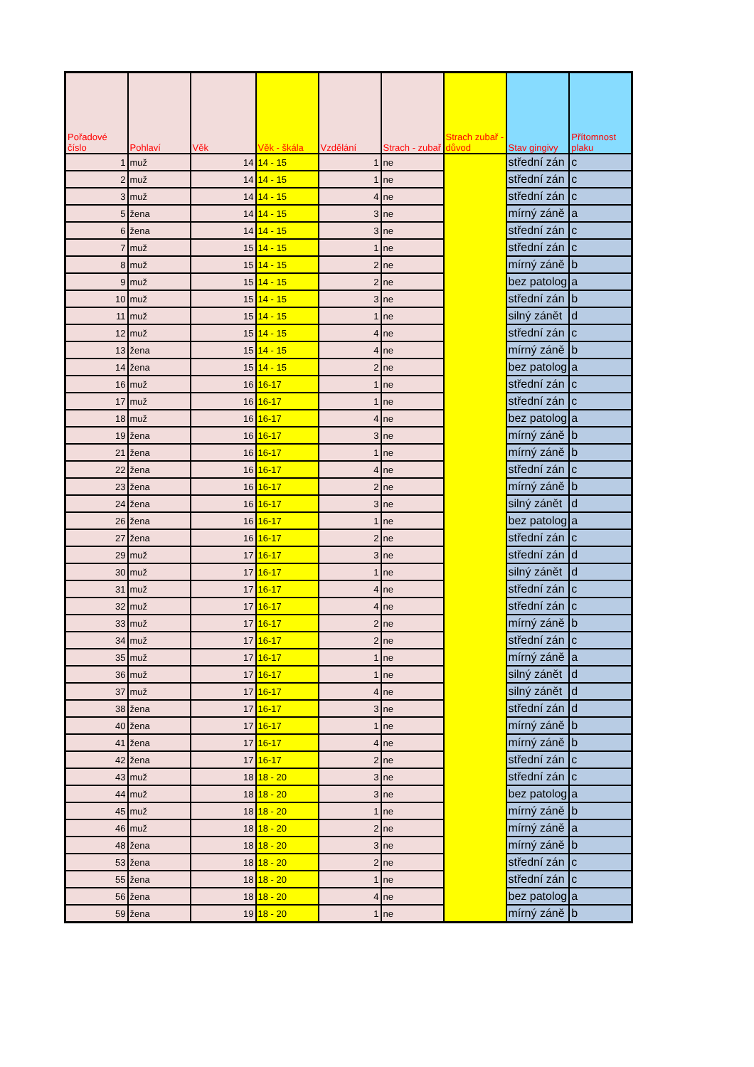| Pořadové číslo | Pohlaví | Věk | Věk - škála | Vzdělání | Strach - zubař | Strach zubař - důvod | Stav gingivy | Přítomnost plaku |
| --- | --- | --- | --- | --- | --- | --- | --- | --- |
| 1 | muž | 14 | 14 - 15 | 1 | ne | | střední zán | c |
| 2 | muž | 14 | 14 - 15 | 1 | ne | | střední zán | c |
| 3 | muž | 14 | 14 - 15 | 4 | ne | | střední zán | c |
| 5 | žena | 14 | 14 - 15 | 3 | ne | | mírný záně | a |
| 6 | žena | 14 | 14 - 15 | 3 | ne | | střední zán | c |
| 7 | muž | 15 | 14 - 15 | 1 | ne | | střední zán | c |
| 8 | muž | 15 | 14 - 15 | 2 | ne | | mírný záně | b |
| 9 | muž | 15 | 14 - 15 | 2 | ne | | bez patolog | a |
| 10 | muž | 15 | 14 - 15 | 3 | ne | | střední zán | b |
| 11 | muž | 15 | 14 - 15 | 1 | ne | | silný zánět | d |
| 12 | muž | 15 | 14 - 15 | 4 | ne | | střední zán | c |
| 13 | žena | 15 | 14 - 15 | 4 | ne | | mírný záně | b |
| 14 | žena | 15 | 14 - 15 | 2 | ne | | bez patolog | a |
| 16 | muž | 16 | 16-17 | 1 | ne | | střední zán | c |
| 17 | muž | 16 | 16-17 | 1 | ne | | střední zán | c |
| 18 | muž | 16 | 16-17 | 4 | ne | | bez patolog | a |
| 19 | žena | 16 | 16-17 | 3 | ne | | mírný záně | b |
| 21 | žena | 16 | 16-17 | 1 | ne | | mírný záně | b |
| 22 | žena | 16 | 16-17 | 4 | ne | | střední zán | c |
| 23 | žena | 16 | 16-17 | 2 | ne | | mírný záně | b |
| 24 | žena | 16 | 16-17 | 3 | ne | | silný zánět | d |
| 26 | žena | 16 | 16-17 | 1 | ne | | bez patolog | a |
| 27 | žena | 16 | 16-17 | 2 | ne | | střední zán | c |
| 29 | muž | 17 | 16-17 | 3 | ne | | střední zán | d |
| 30 | muž | 17 | 16-17 | 1 | ne | | silný zánět | d |
| 31 | muž | 17 | 16-17 | 4 | ne | | střední zán | c |
| 32 | muž | 17 | 16-17 | 4 | ne | | střední zán | c |
| 33 | muž | 17 | 16-17 | 2 | ne | | mírný záně | b |
| 34 | muž | 17 | 16-17 | 2 | ne | | střední zán | c |
| 35 | muž | 17 | 16-17 | 1 | ne | | mírný záně | a |
| 36 | muž | 17 | 16-17 | 1 | ne | | silný zánět | d |
| 37 | muž | 17 | 16-17 | 4 | ne | | silný zánět | d |
| 38 | žena | 17 | 16-17 | 3 | ne | | střední zán | d |
| 40 | žena | 17 | 16-17 | 1 | ne | | mírný záně | b |
| 41 | žena | 17 | 16-17 | 4 | ne | | mírný záně | b |
| 42 | žena | 17 | 16-17 | 2 | ne | | střední zán | c |
| 43 | muž | 18 | 18 - 20 | 3 | ne | | střední zán | c |
| 44 | muž | 18 | 18 - 20 | 3 | ne | | bez patolog | a |
| 45 | muž | 18 | 18 - 20 | 1 | ne | | mírný záně | b |
| 46 | muž | 18 | 18 - 20 | 2 | ne | | mírný záně | a |
| 48 | žena | 18 | 18 - 20 | 3 | ne | | mírný záně | b |
| 53 | žena | 18 | 18 - 20 | 2 | ne | | střední zán | c |
| 55 | žena | 18 | 18 - 20 | 1 | ne | | střední zán | c |
| 56 | žena | 18 | 18 - 20 | 4 | ne | | bez patolog | a |
| 59 | žena | 19 | 18 - 20 | 1 | ne | | mírný záně | b |